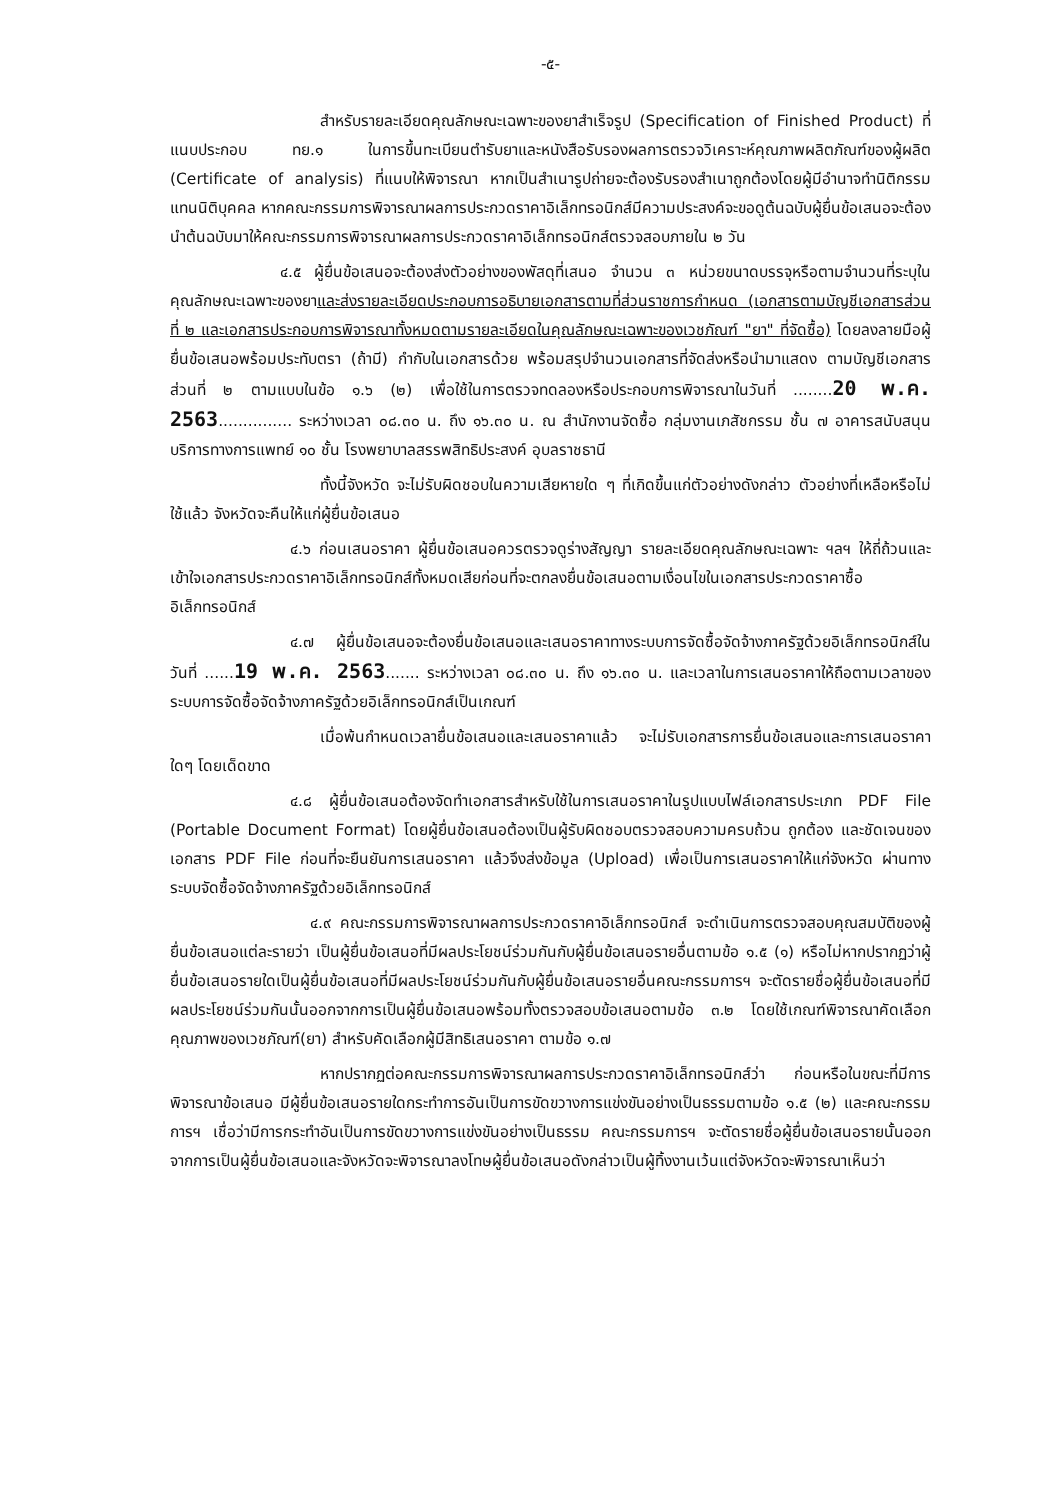-๕-
สำหรับรายละเอียดคุณลักษณะเฉพาะของยาสำเร็จรูป (Specification of Finished Product) ที่แนบประกอบ ทย.๑ ในการขึ้นทะเบียนตำรับยาและหนังสือรับรองผลการตรวจวิเคราะห์คุณภาพผลิตภัณฑ์ของผู้ผลิต (Certificate of analysis) ที่แนบให้พิจารณา หากเป็นสำเนารูปถ่ายจะต้องรับรองสำเนาถูกต้องโดยผู้มีอำนาจทำนิติกรรมแทนนิติบุคคล หากคณะกรรมการพิจารณาผลการประกวดราคาอิเล็กทรอนิกส์มีความประสงค์จะขอดูต้นฉบับผู้ยื่นข้อเสนอจะต้องนำต้นฉบับมาให้คณะกรรมการพิจารณาผลการประกวดราคาอิเล็กทรอนิกส์ตรวจสอบภายใน ๒ วัน
๔.๕ ผู้ยื่นข้อเสนอจะต้องส่งตัวอย่างของพัสดุที่เสนอ จำนวน ๓ หน่วยขนาดบรรจุหรือตามจำนวนที่ระบุในคุณลักษณะเฉพาะของยาและส่งรายละเอียดประกอบการอธิบายเอกสารตามที่ส่วนราชการกำหนด (เอกสารตามบัญชีเอกสารส่วนที่ ๒ และเอกสารประกอบการพิจารณาทั้งหมดตามรายละเอียดในคุณลักษณะเฉพาะของเวชภัณฑ์ "ยา" ที่จัดซื้อ) โดยลงลายมือผู้ยื่นข้อเสนอพร้อมประทับตรา (ถ้ามี) กำกับในเอกสารด้วย พร้อมสรุปจำนวนเอกสารที่จัดส่งหรือนำมาแสดง ตามบัญชีเอกสารส่วนที่ ๒ ตามแบบในข้อ ๑.๖ (๒) เพื่อใช้ในการตรวจทดลองหรือประกอบการพิจารณาในวันที่ ........20 พ.ค. 2563............... ระหว่างเวลา ๐๘.๓๐ น. ถึง ๑๖.๓๐ น. ณ สำนักงานจัดซื้อ กลุ่มงานเภสัชกรรม ชั้น ๗ อาคารสนับสนุนบริการทางการแพทย์ ๑๐ ชั้น โรงพยาบาลสรรพสิทธิประสงค์ อุบลราชธานี
ทั้งนี้จังหวัด จะไม่รับผิดชอบในความเสียหายใด ๆ ที่เกิดขึ้นแก่ตัวอย่างดังกล่าว ตัวอย่างที่เหลือหรือไม่ใช้แล้ว จังหวัดจะคืนให้แก่ผู้ยื่นข้อเสนอ
๔.๖ ก่อนเสนอราคา ผู้ยื่นข้อเสนอควรตรวจดูร่างสัญญา รายละเอียดคุณลักษณะเฉพาะ ฯลฯ ให้ถี่ถ้วนและเข้าใจเอกสารประกวดราคาอิเล็กทรอนิกส์ทั้งหมดเสียก่อนที่จะตกลงยื่นข้อเสนอตามเงื่อนไขในเอกสารประกวดราคาซื้ออิเล็กทรอนิกส์
๔.๗ ผู้ยื่นข้อเสนอจะต้องยื่นข้อเสนอและเสนอราคาทางระบบการจัดซื้อจัดจ้างภาครัฐด้วยอิเล็กทรอนิกส์ในวันที่ ......19 พ.ค. 2563....... ระหว่างเวลา ๐๘.๓๐ น. ถึง ๑๖.๓๐ น. และเวลาในการเสนอราคาให้ถือตามเวลาของระบบการจัดซื้อจัดจ้างภาครัฐด้วยอิเล็กทรอนิกส์เป็นเกณฑ์
เมื่อพ้นกำหนดเวลายื่นข้อเสนอและเสนอราคาแล้ว จะไม่รับเอกสารการยื่นข้อเสนอและการเสนอราคาใดๆ โดยเด็ดขาด
๔.๘ ผู้ยื่นข้อเสนอต้องจัดทำเอกสารสำหรับใช้ในการเสนอราคาในรูปแบบไฟล์เอกสารประเภท PDF File (Portable Document Format) โดยผู้ยื่นข้อเสนอต้องเป็นผู้รับผิดชอบตรวจสอบความครบถ้วน ถูกต้อง และชัดเจนของเอกสาร PDF File ก่อนที่จะยืนยันการเสนอราคา แล้วจึงส่งข้อมูล (Upload) เพื่อเป็นการเสนอราคาให้แก่จังหวัด ผ่านทางระบบจัดซื้อจัดจ้างภาครัฐด้วยอิเล็กทรอนิกส์
๔.๙ คณะกรรมการพิจารณาผลการประกวดราคาอิเล็กทรอนิกส์ จะดำเนินการตรวจสอบคุณสมบัติของผู้ยื่นข้อเสนอแต่ละรายว่า เป็นผู้ยื่นข้อเสนอที่มีผลประโยชน์ร่วมกันกับผู้ยื่นข้อเสนอรายอื่นตามข้อ ๑.๕ (๑) หรือไม่หากปรากฏว่าผู้ยื่นข้อเสนอรายใดเป็นผู้ยื่นข้อเสนอที่มีผลประโยชน์ร่วมกันกับผู้ยื่นข้อเสนอรายอื่นคณะกรรมการฯ จะตัดรายชื่อผู้ยื่นข้อเสนอที่มีผลประโยชน์ร่วมกันนั้นออกจากการเป็นผู้ยื่นข้อเสนอพร้อมทั้งตรวจสอบข้อเสนอตามข้อ ๓.๒ โดยใช้เกณฑ์พิจารณาคัดเลือกคุณภาพของเวชภัณฑ์(ยา) สำหรับคัดเลือกผู้มีสิทธิเสนอราคา ตามข้อ ๑.๗
หากปรากฏต่อคณะกรรมการพิจารณาผลการประกวดราคาอิเล็กทรอนิกส์ว่า ก่อนหรือในขณะที่มีการพิจารณาข้อเสนอ มีผู้ยื่นข้อเสนอรายใดกระทำการอันเป็นการขัดขวางการแข่งขันอย่างเป็นธรรมตามข้อ ๑.๕ (๒) และคณะกรรมการฯ เชื่อว่ามีการกระทำอันเป็นการขัดขวางการแข่งขันอย่างเป็นธรรม คณะกรรมการฯ จะตัดรายชื่อผู้ยื่นข้อเสนอรายนั้นออกจากการเป็นผู้ยื่นข้อเสนอและจังหวัดจะพิจารณาลงโทษผู้ยื่นข้อเสนอดังกล่าวเป็นผู้ทิ้งงานเว้นแต่จังหวัดจะพิจารณาเห็นว่า